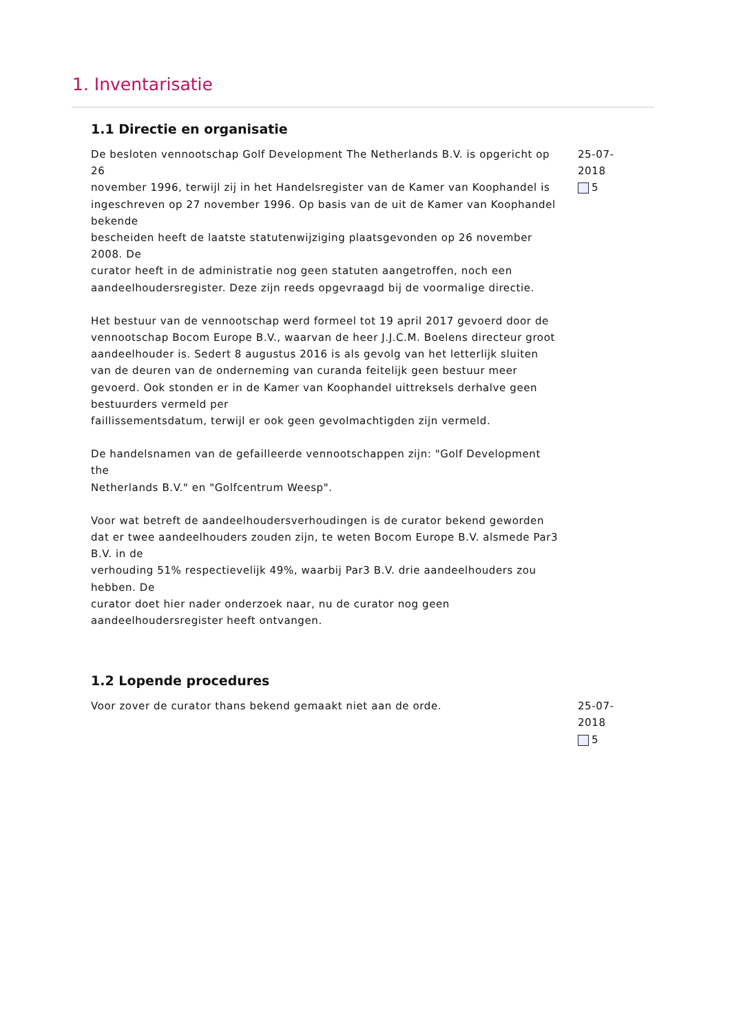1. Inventarisatie
1.1 Directie en organisatie
De besloten vennootschap Golf Development The Netherlands B.V. is opgericht op 26
november 1996, terwijl zij in het Handelsregister van de Kamer van Koophandel is
ingeschreven op 27 november 1996. Op basis van de uit de Kamer van Koophandel bekende
bescheiden heeft de laatste statutenwijziging plaatsgevonden op 26 november 2008. De
curator heeft in de administratie nog geen statuten aangetroffen, noch een aandeelhoudersregister. Deze zijn reeds opgevraagd bij de voormalige directie.
Het bestuur van de vennootschap werd formeel tot 19 april 2017 gevoerd door de
vennootschap Bocom Europe B.V., waarvan de heer J.J.C.M. Boelens directeur groot
aandeelhouder is. Sedert 8 augustus 2016 is als gevolg van het letterlijk sluiten van de deuren van de onderneming van curanda feitelijk geen bestuur meer gevoerd. Ook stonden er in de Kamer van Koophandel uittreksels derhalve geen bestuurders vermeld per
faillissementsdatum, terwijl er ook geen gevolmachtigden zijn vermeld.
De handelsnamen van de gefailleerde vennootschappen zijn: "Golf Development the
Netherlands B.V." en "Golfcentrum Weesp".
Voor wat betreft de aandeelhoudersverhoudingen is de curator bekend geworden dat er twee aandeelhouders zouden zijn, te weten Bocom Europe B.V. alsmede Par3 B.V. in de
verhouding 51% respectievelijk 49%, waarbij Par3 B.V. drie aandeelhouders zou hebben. De
curator doet hier nader onderzoek naar, nu de curator nog geen aandeelhoudersregister heeft ontvangen.
25-07-2018
5
1.2 Lopende procedures
Voor zover de curator thans bekend gemaakt niet aan de orde. 25-07-2018
5